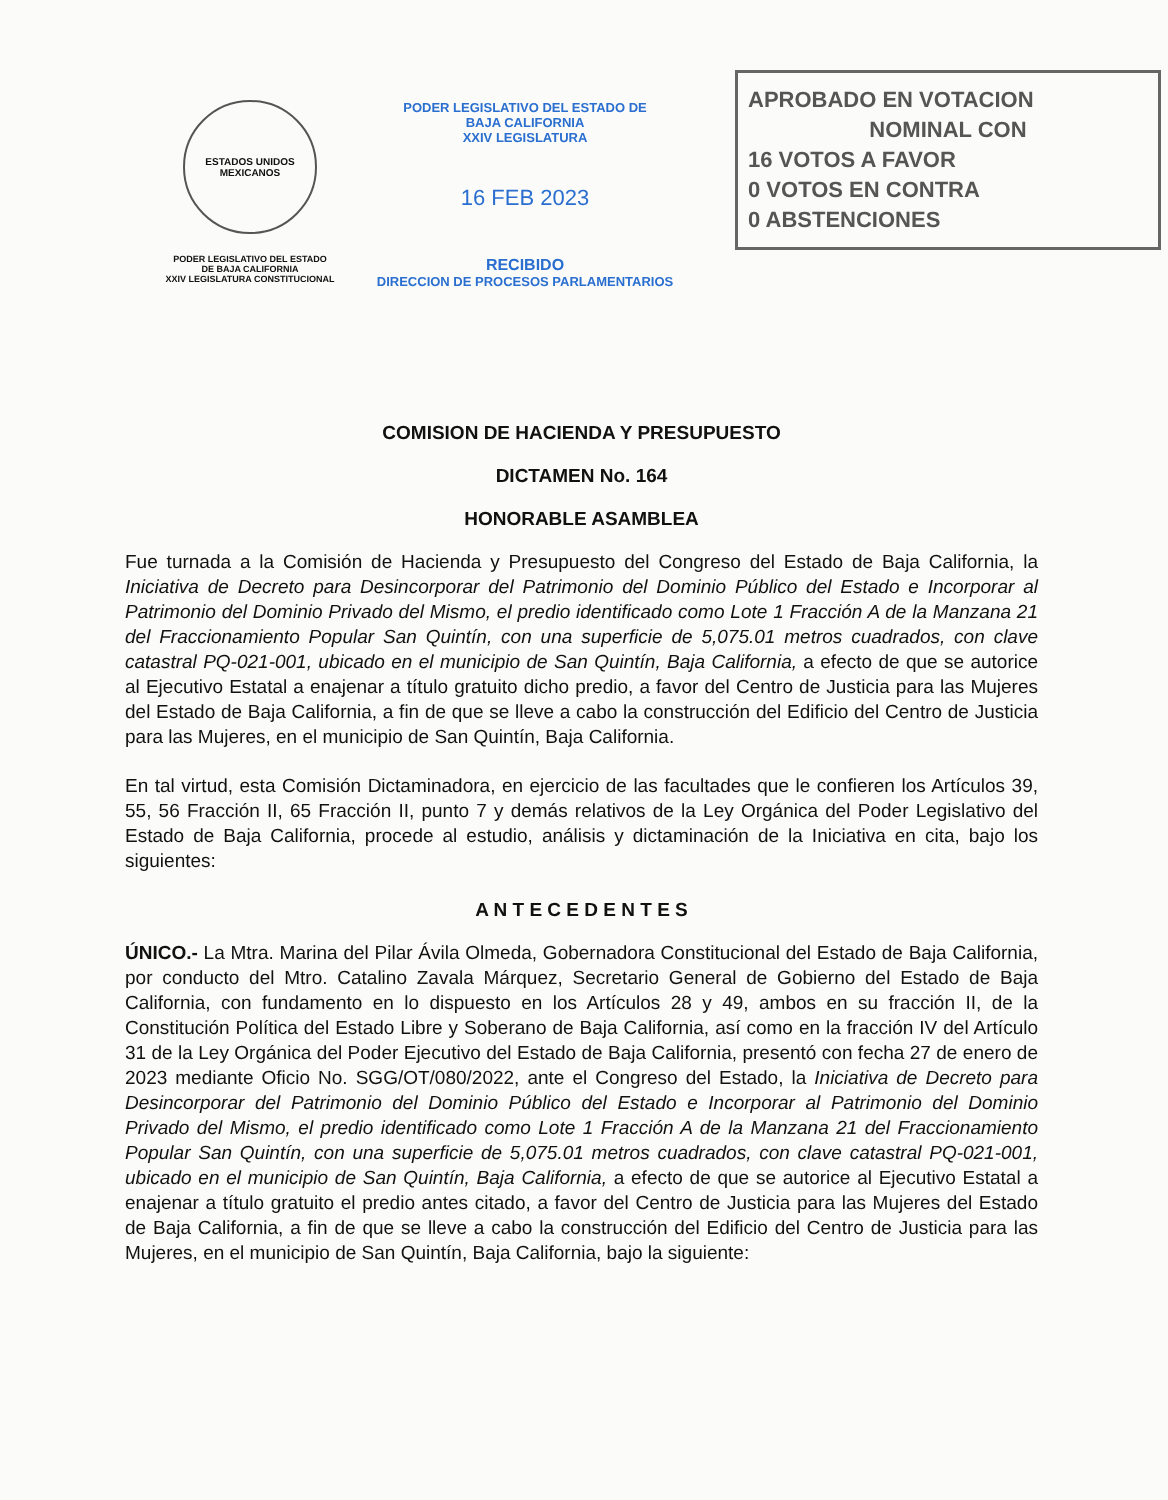ESTADOS UNIDOS MEXICANOS
PODER LEGISLATIVO DEL ESTADO
DE BAJA CALIFORNIA
XXIV LEGISLATURA CONSTITUCIONAL
PODER LEGISLATIVO DEL ESTADO DE
BAJA CALIFORNIA
XXIV LEGISLATURA
16 FEB 2023
RECIBIDO
DIRECCION DE PROCESOS PARLAMENTARIOS
APROBADO EN VOTACION
NOMINAL CON
16 VOTOS A FAVOR
0 VOTOS EN CONTRA
0 ABSTENCIONES
COMISION DE HACIENDA Y PRESUPUESTO
DICTAMEN No. 164
HONORABLE ASAMBLEA
Fue turnada a la Comisión de Hacienda y Presupuesto del Congreso del Estado de Baja California, la Iniciativa de Decreto para Desincorporar del Patrimonio del Dominio Público del Estado e Incorporar al Patrimonio del Dominio Privado del Mismo, el predio identificado como Lote 1 Fracción A de la Manzana 21 del Fraccionamiento Popular San Quintín, con una superficie de 5,075.01 metros cuadrados, con clave catastral PQ-021-001, ubicado en el municipio de San Quintín, Baja California, a efecto de que se autorice al Ejecutivo Estatal a enajenar a título gratuito dicho predio, a favor del Centro de Justicia para las Mujeres del Estado de Baja California, a fin de que se lleve a cabo la construcción del Edificio del Centro de Justicia para las Mujeres, en el municipio de San Quintín, Baja California.
En tal virtud, esta Comisión Dictaminadora, en ejercicio de las facultades que le confieren los Artículos 39, 55, 56 Fracción II, 65 Fracción II, punto 7 y demás relativos de la Ley Orgánica del Poder Legislativo del Estado de Baja California, procede al estudio, análisis y dictaminación de la Iniciativa en cita, bajo los siguientes:
A N T E C E D E N T E S
ÚNICO.- La Mtra. Marina del Pilar Ávila Olmeda, Gobernadora Constitucional del Estado de Baja California, por conducto del Mtro. Catalino Zavala Márquez, Secretario General de Gobierno del Estado de Baja California, con fundamento en lo dispuesto en los Artículos 28 y 49, ambos en su fracción II, de la Constitución Política del Estado Libre y Soberano de Baja California, así como en la fracción IV del Artículo 31 de la Ley Orgánica del Poder Ejecutivo del Estado de Baja California, presentó con fecha 27 de enero de 2023 mediante Oficio No. SGG/OT/080/2022, ante el Congreso del Estado, la Iniciativa de Decreto para Desincorporar del Patrimonio del Dominio Público del Estado e Incorporar al Patrimonio del Dominio Privado del Mismo, el predio identificado como Lote 1 Fracción A de la Manzana 21 del Fraccionamiento Popular San Quintín, con una superficie de 5,075.01 metros cuadrados, con clave catastral PQ-021-001, ubicado en el municipio de San Quintín, Baja California, a efecto de que se autorice al Ejecutivo Estatal a enajenar a título gratuito el predio antes citado, a favor del Centro de Justicia para las Mujeres del Estado de Baja California, a fin de que se lleve a cabo la construcción del Edificio del Centro de Justicia para las Mujeres, en el municipio de San Quintín, Baja California, bajo la siguiente: